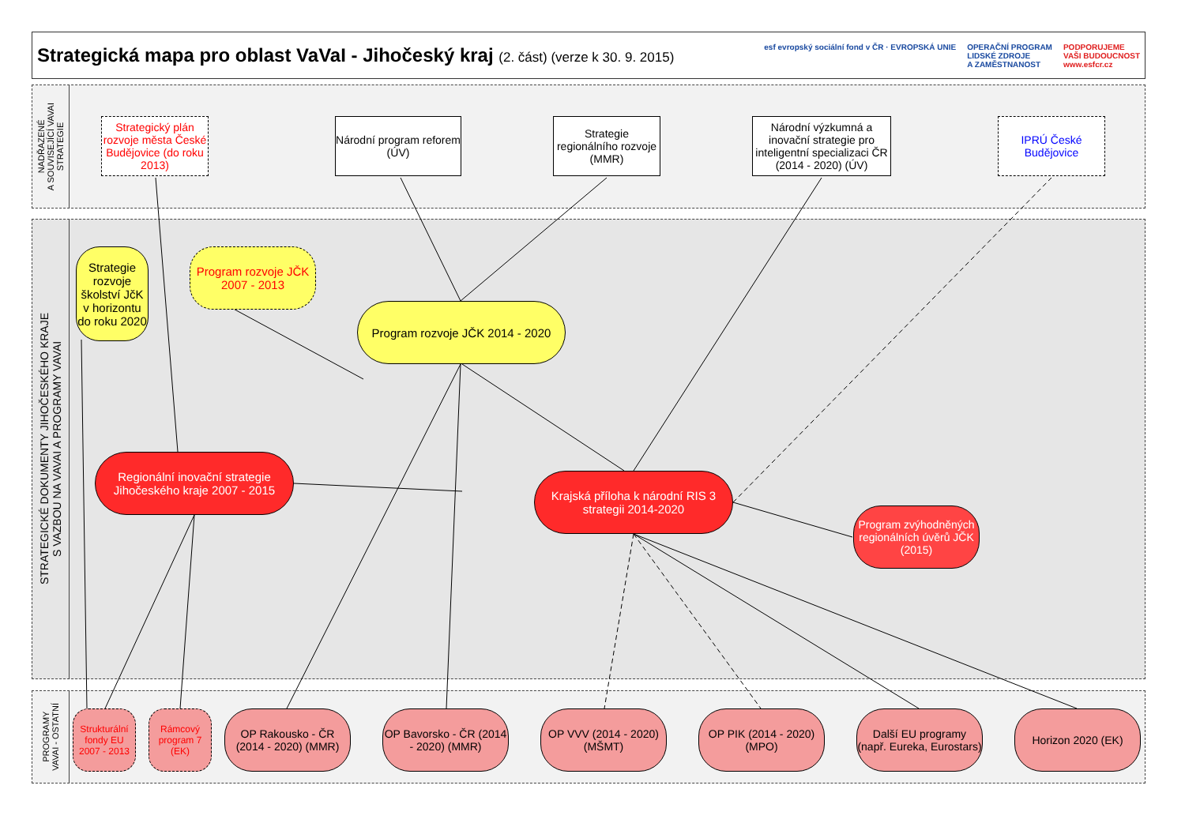Strategická mapa pro oblast VaVaI - Jihočeský kraj (2. část) (verze k 30. 9. 2015)
esf evropský sociální fond v ČR · EVROPSKÁ UNIE
OPERAČNÍ PROGRAM
LIDSKÉ ZDROJE
A ZAMĚSTNANOST
PODPORUJEME
VAŠI BUDOUCNOST
www.esfcr.cz
NADŘAZENÉ
A SOUVISEJÍCÍ VAVAI
STRATEGIE
STRATEGICKÉ DOKUMENTY JIHOČESKÉHO KRAJE
S VAZBOU NA VAVAI A PROGRAMY VAVAI
PROGRAMY
VAVAI - OSTATNÍ
Strategický plán rozvoje města České Budějovice (do roku 2013)
Národní program reforem (ÚV)
Strategie regionálního rozvoje (MMR)
Národní výzkumná a inovační strategie pro inteligentní specializaci ČR (2014 - 2020) (ÚV)
IPRÚ České Budějovice
Strategie rozvoje školství JčK v horizontu do roku 2020
Program rozvoje JČK 2007 - 2013
Program rozvoje JČK 2014 - 2020
Regionální inovační strategie Jihočeského kraje 2007 - 2015
Krajská příloha k národní RIS 3 strategii 2014-2020
Program zvýhodněných regionálních úvěrů JČK (2015)
Strukturální fondy EU 2007 - 2013
Rámcový program 7 (EK)
OP Rakousko - ČR (2014 - 2020) (MMR)
OP Bavorsko - ČR (2014 - 2020) (MMR)
OP VVV (2014 - 2020) (MŠMT)
OP PIK (2014 - 2020) (MPO)
Další EU programy (např. Eureka, Eurostars)
Horizon 2020 (EK)